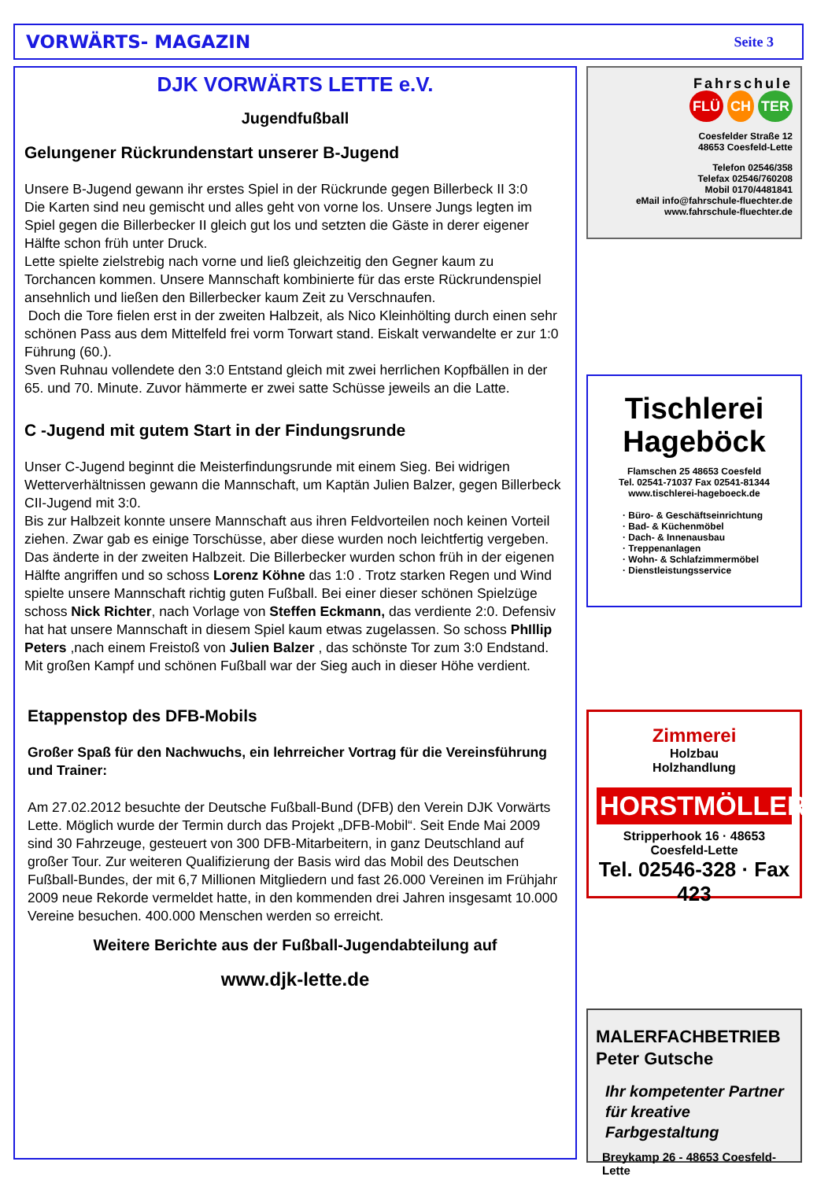VORWÄRTS- MAGAZIN Seite 3
DJK VORWÄRTS LETTE e.V.
Jugendfußball
Gelungener Rückrundenstart unserer B-Jugend
Unsere B-Jugend gewann ihr erstes Spiel in der Rückrunde gegen Billerbeck II 3:0
Die Karten sind neu gemischt und alles geht von vorne los. Unsere Jungs legten im Spiel gegen die Billerbecker II gleich gut los und setzten die Gäste in derer eigener Hälfte schon früh unter Druck.
Lette spielte zielstrebig nach vorne und ließ gleichzeitig den Gegner kaum zu Torchancen kommen. Unsere Mannschaft kombinierte für das erste Rückrundenspiel ansehnlich und ließen den Billerbecker kaum Zeit zu Verschnaufen.
Doch die Tore fielen erst in der zweiten Halbzeit, als Nico Kleinhölting durch einen sehr schönen Pass aus dem Mittelfeld frei vorm Torwart stand. Eiskalt verwandelte er zur 1:0 Führung (60.).
Sven Ruhnau vollendete den 3:0 Entstand gleich mit zwei herrlichen Kopfbällen in der 65. und 70. Minute. Zuvor hämmerte er zwei satte Schüsse jeweils an die Latte.
C -Jugend mit gutem Start in der Findungsrunde
Unser C-Jugend beginnt die Meisterfindungsrunde mit einem Sieg. Bei widrigen Wetterverhältnissen gewann die Mannschaft, um Kaptän Julien Balzer, gegen Billerbeck CII-Jugend mit 3:0.
Bis zur Halbzeit konnte unsere Mannschaft aus ihren Feldvorteilen noch keinen Vorteil ziehen. Zwar gab es einige Torschüsse, aber diese wurden noch leichtfertig vergeben. Das änderte in der zweiten Halbzeit. Die Billerbecker wurden schon früh in der eigenen Hälfte angriffen und so schoss Lorenz Köhne das 1:0 . Trotz starken Regen und Wind spielte unsere Mannschaft richtig guten Fußball. Bei einer dieser schönen Spielzüge schoss Nick Richter, nach Vorlage von Steffen Eckmann, das verdiente 2:0. Defensiv hat hat unsere Mannschaft in diesem Spiel kaum etwas zugelassen. So schoss PhIllip Peters ,nach einem Freistoß von Julien Balzer , das schönste Tor zum 3:0 Endstand.
Mit großen Kampf und schönen Fußball war der Sieg auch in dieser Höhe verdient.
Etappenstop des DFB-Mobils
Großer Spaß für den Nachwuchs, ein lehrreicher Vortrag für die Vereinsführung und Trainer:
Am 27.02.2012 besuchte der Deutsche Fußball-Bund (DFB) den Verein DJK Vorwärts Lette. Möglich wurde der Termin durch das Projekt „DFB-Mobil“. Seit Ende Mai 2009 sind 30 Fahrzeuge, gesteuert von 300 DFB-Mitarbeitern, in ganz Deutschland auf großer Tour. Zur weiteren Qualifizierung der Basis wird das Mobil des Deutschen Fußball-Bundes, der mit 6,7 Millionen Mitgliedern und fast 26.000 Vereinen im Frühjahr 2009 neue Rekorde vermeldet hatte, in den kommenden drei Jahren insgesamt 10.000 Vereine besuchen. 400.000 Menschen werden so erreicht.
Weitere Berichte aus der Fußball-Jugendabteilung auf
www.djk-lette.de
Fahrschule
FLÜ CH TER
Coesfelder Straße 12
48653 Coesfeld-Lette
Telefon 02546/358
Telefax 02546/760208
Mobil 0170/4481841
eMail info@fahrschule-fluechter.de
www.fahrschule-fluechter.de
Tischlerei
Hageböck
Flamschen 25 48653 Coesfeld
Tel. 02541-71037 Fax 02541-81344
www.tischlerei-hageboeck.de
· Büro- & Geschäftseinrichtung
· Bad- & Küchenmöbel
· Dach- & Innenausbau
· Treppenanlagen
· Wohn- & Schlafzimmermöbel
· Dienstleistungsservice
Zimmerei
Holzbau
Holzhandlung
HORSTMÖLLER
Stripperhook 16 · 48653 Coesfeld-Lette
Tel. 02546-328 · Fax 423
MALERFACHBETRIEB
Peter Gutsche
Ihr kompetenter Partner
für kreative Farbgestaltung
Breykamp 26 - 48653 Coesfeld-Lette